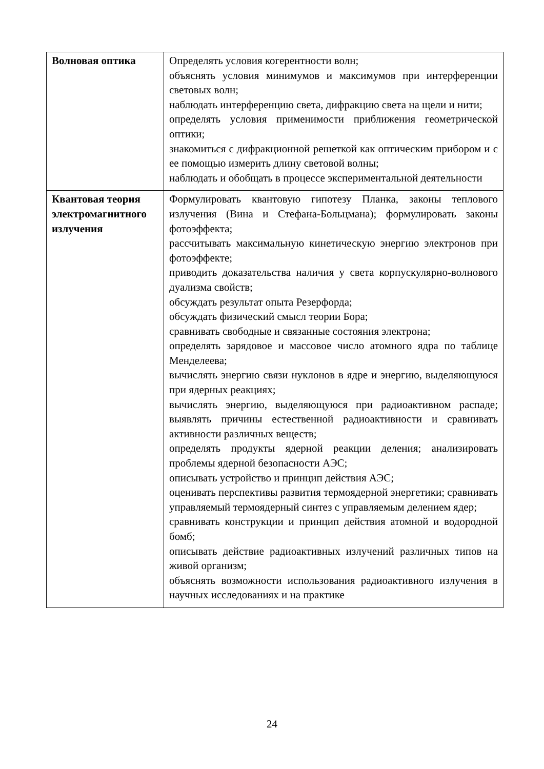| Волновая оптика | Определять условия когерентности волн; объяснять условия минимумов и максимумов при интерференции световых волн; наблюдать интерференцию света, дифракцию света на щели и нити; определять условия применимости приближения геометрической оптики; знакомиться с дифракционной решеткой как оптическим прибором и с ее помощью измерить длину световой волны; наблюдать и обобщать в процессе экспериментальной деятельности |
| Квантовая теория электромагнитного излучения | Формулировать квантовую гипотезу Планка, законы теплового излучения (Вина и Стефана-Больцмана); формулировать законы фотоэффекта; рассчитывать максимальную кинетическую энергию электронов при фотоэффекте; приводить доказательства наличия у света корпускулярно-волнового дуализма свойств; обсуждать результат опыта Резерфорда; обсуждать физический смысл теории Бора; сравнивать свободные и связанные состояния электрона; определять зарядовое и массовое число атомного ядра по таблице Менделеева; вычислять энергию связи нуклонов в ядре и энергию, выделяющуюся при ядерных реакциях; вычислять энергию, выделяющуюся при радиоактивном распаде; выявлять причины естественной радиоактивности и сравнивать активности различных веществ; определять продукты ядерной реакции деления; анализировать проблемы ядерной безопасности АЭС; описывать устройство и принцип действия АЭС; оценивать перспективы развития термоядерной энергетики; сравнивать управляемый термоядерный синтез с управляемым делением ядер; сравнивать конструкции и принцип действия атомной и водородной бомб; описывать действие радиоактивных излучений различных типов на живой организм; объяснять возможности использования радиоактивного излучения в научных исследованиях и на практике |
24